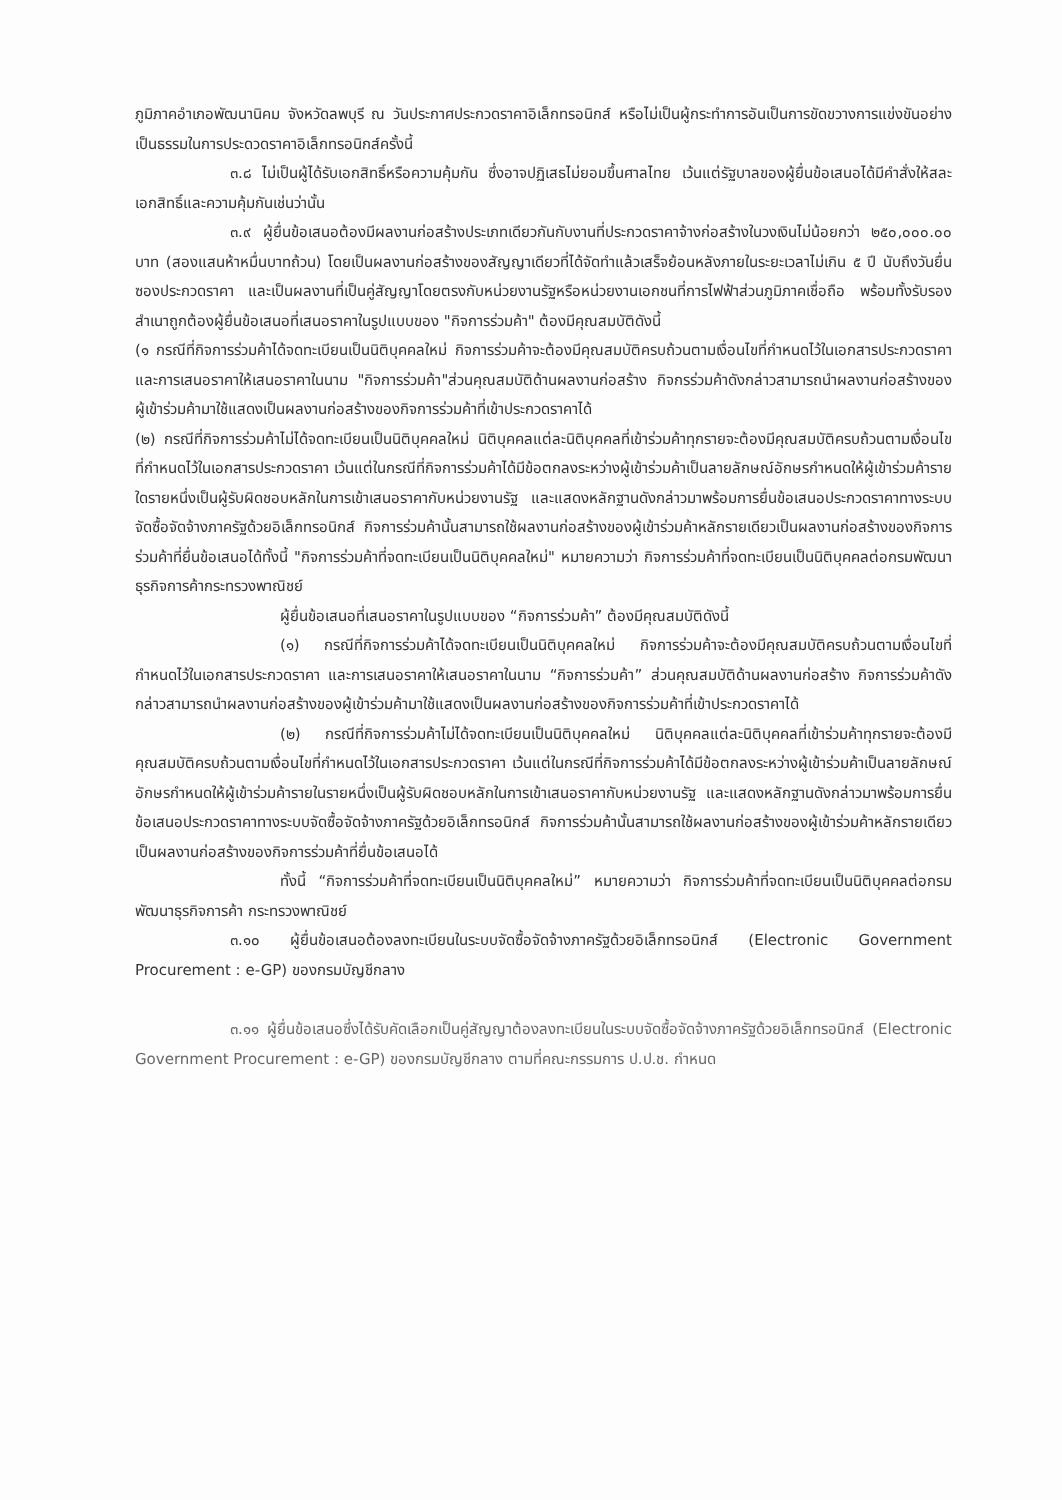ภูมิภาคอำเภอพัฒนานิคม จังหวัดลพบุรี ณ วันประกาศประกวดราคาอิเล็กทรอนิกส์ หรือไม่เป็นผู้กระทำการอันเป็นการขัดขวางการแข่งขันอย่างเป็นธรรมในการประดวดราคาอิเล็กทรอนิกส์ครั้งนี้
๓.๘ ไม่เป็นผู้ได้รับเอกสิทธิ์หรือความคุ้มกัน ซึ่งอาจปฏิเสธไม่ยอมขึ้นศาลไทย เว้นแต่รัฐบาลของผู้ยื่นข้อเสนอได้มีคำสั่งให้สละเอกสิทธิ์และความคุ้มกันเช่นว่านั้น
๓.๙ ผู้ยื่นข้อเสนอต้องมีผลงานก่อสร้างประเภทเดียวกันกับงานที่ประกวดราคาจ้างก่อสร้างในวงเงินไม่น้อยกว่า ๒๕๐,๐๐๐.๐๐ บาท (สองแสนห้าหมื่นบาทถ้วน) โดยเป็นผลงานก่อสร้างของสัญญาเดียวที่ได้จัดทำแล้วเสร็จย้อนหลังภายในระยะเวลาไม่เกิน ๕ ปี นับถึงวันยื่นซองประกวดราคา และเป็นผลงานที่เป็นคู่สัญญาโดยตรงกับหน่วยงานรัฐหรือหน่วยงานเอกชนที่การไฟฟ้าส่วนภูมิภาคเชื่อถือ พร้อมทั้งรับรองสำเนาถูกต้องผู้ยื่นข้อเสนอที่เสนอราคาในรูปแบบของ "กิจการร่วมค้า" ต้องมีคุณสมบัติดังนี้
(๑ กรณีที่กิจการร่วมค้าได้จดทะเบียนเป็นนิติบุคคลใหม่ กิจการร่วมค้าจะต้องมีคุณสมบัติครบถ้วนตามเงื่อนไขที่กำหนดไว้ในเอกสารประกวดราคา และการเสนอราคาให้เสนอราคาในนาม "กิจการร่วมค้า"ส่วนคุณสมบัติด้านผลงานก่อสร้าง กิจกรร่วมค้าดังกล่าวสามารถนำผลงานก่อสร้างของผู้เข้าร่วมค้ามาใช้แสดงเป็นผลงานก่อสร้างของกิจการร่วมค้าที่เข้าประกวดราคาได้
(๒) กรณีที่กิจการร่วมค้าไม่ได้จดทะเบียนเป็นนิติบุคคลใหม่ นิติบุคคลแต่ละนิติบุคคลที่เข้าร่วมค้าทุกรายจะต้องมีคุณสมบัติครบถ้วนตามเงื่อนไขที่กำหนดไว้ในเอกสารประกวดราคา เว้นแต่ในกรณีที่กิจการร่วมค้าได้มีข้อตกลงระหว่างผู้เข้าร่วมค้าเป็นลายลักษณ์อักษรกำหนดให้ผู้เข้าร่วมค้ารายใดรายหนึ่งเป็นผู้รับผิดชอบหลักในการเข้าเสนอราคากับหน่วยงานรัฐ และแสดงหลักฐานดังกล่าวมาพร้อมการยื่นข้อเสนอประกวดราคาทางระบบจัดซื้อจัดจ้างภาครัฐด้วยอิเล็กทรอนิกส์ กิจการร่วมค้านั้นสามารถใช้ผลงานก่อสร้างของผู้เข้าร่วมค้าหลักรายเดียวเป็นผลงานก่อสร้างของกิจการร่วมค้าที่ยื่นข้อเสนอได้ทั้งนี้ "กิจการร่วมค้าที่จดทะเบียนเป็นนิติบุคคลใหม่" หมายความว่า กิจการร่วมค้าที่จดทะเบียนเป็นนิติบุคคลต่อกรมพัฒนาธุรกิจการค้ากระทรวงพาณิชย์
ผู้ยื่นข้อเสนอที่เสนอราคาในรูปแบบของ “กิจการร่วมค้า” ต้องมีคุณสมบัติดังนี้
(๑) กรณีที่กิจการร่วมค้าได้จดทะเบียนเป็นนิติบุคคลใหม่ กิจการร่วมค้าจะต้องมีคุณสมบัติครบถ้วนตามเงื่อนไขที่กำหนดไว้ในเอกสารประกวดราคา และการเสนอราคาให้เสนอราคาในนาม “กิจการร่วมค้า” ส่วนคุณสมบัติด้านผลงานก่อสร้าง กิจการร่วมค้าดังกล่าวสามารถนำผลงานก่อสร้างของผู้เข้าร่วมค้ามาใช้แสดงเป็นผลงานก่อสร้างของกิจการร่วมค้าที่เข้าประกวดราคาได้
(๒) กรณีที่กิจการร่วมค้าไม่ได้จดทะเบียนเป็นนิติบุคคลใหม่ นิติบุคคลแต่ละนิติบุคคลที่เข้าร่วมค้าทุกรายจะต้องมีคุณสมบัติครบถ้วนตามเงื่อนไขที่กำหนดไว้ในเอกสารประกวดราคา เว้นแต่ในกรณีที่กิจการร่วมค้าได้มีข้อตกลงระหว่างผู้เข้าร่วมค้าเป็นลายลักษณ์อักษรกำหนดให้ผู้เข้าร่วมค้ารายในรายหนึ่งเป็นผู้รับผิดชอบหลักในการเข้าเสนอราคากับหน่วยงานรัฐ และแสดงหลักฐานดังกล่าวมาพร้อมการยื่นข้อเสนอประกวดราคาทางระบบจัดซื้อจัดจ้างภาครัฐด้วยอิเล็กทรอนิกส์ กิจการร่วมค้านั้นสามารถใช้ผลงานก่อสร้างของผู้เข้าร่วมค้าหลักรายเดียวเป็นผลงานก่อสร้างของกิจการร่วมค้าที่ยื่นข้อเสนอได้
ทั้งนี้ “กิจการร่วมค้าที่จดทะเบียนเป็นนิติบุคคลใหม่” หมายความว่า กิจการร่วมค้าที่จดทะเบียนเป็นนิติบุคคลต่อกรมพัฒนาธุรกิจการค้า กระทรวงพาณิชย์
๓.๑๐ ผู้ยื่นข้อเสนอต้องลงทะเบียนในระบบจัดซื้อจัดจ้างภาครัฐด้วยอิเล็กทรอนิกส์ (Electronic Government Procurement : e-GP) ของกรมบัญชีกลาง
๓.๑๑ ผู้ยื่นข้อเสนอซึ่งได้รับคัดเลือกเป็นคู่สัญญาต้องลงทะเบียนในระบบจัดซื้อจัดจ้างภาครัฐด้วยอิเล็กทรอนิกส์ (Electronic Government Procurement : e-GP) ของกรมบัญชีกลาง ตามที่คณะกรรมการ ป.ป.ช. กำหนด